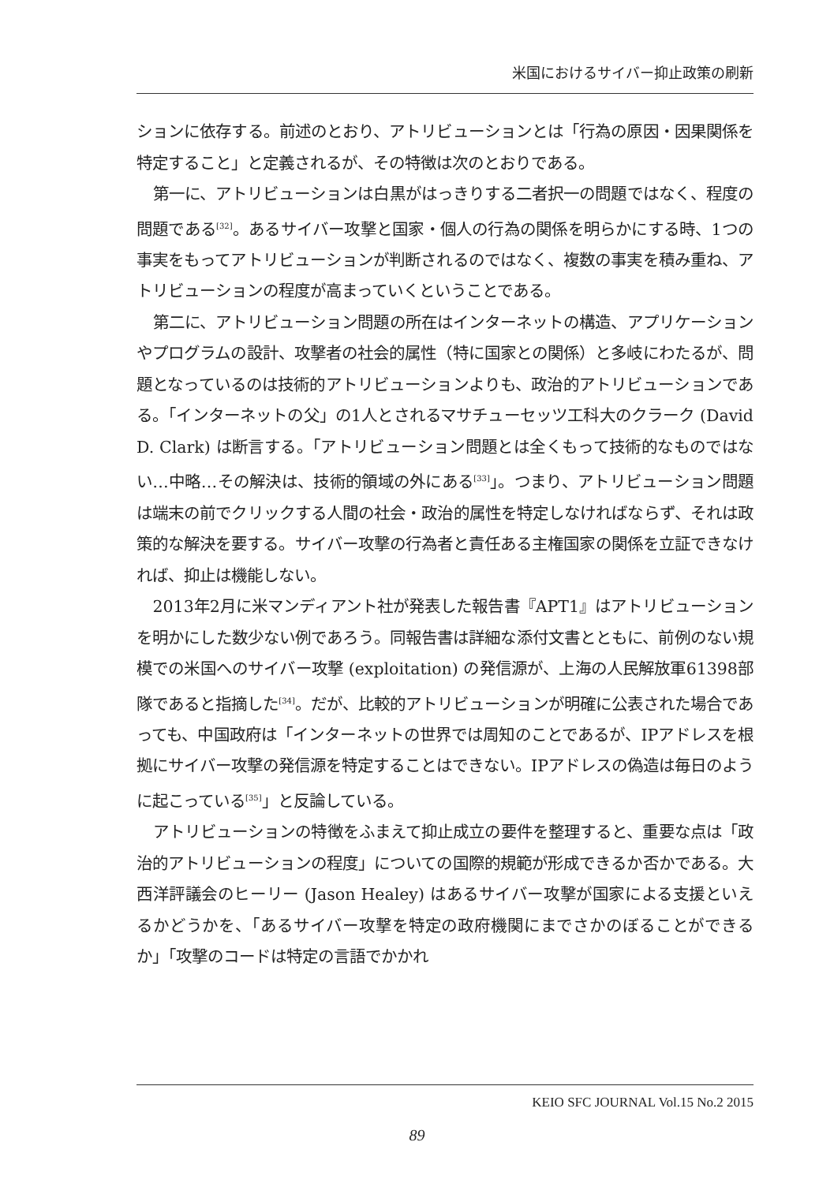米国におけるサイバー抑止政策の刷新
ションに依存する。前述のとおり、アトリビューションとは「行為の原因・因果関係を特定すること」と定義されるが、その特徴は次のとおりである。
第一に、アトリビューションは白黒がはっきりする二者択一の問題ではなく、程度の問題である<sup>[32]</sup>。あるサイバー攻撃と国家・個人の行為の関係を明らかにする時、1つの事実をもってアトリビューションが判断されるのではなく、複数の事実を積み重ね、アトリビューションの程度が高まっていくということである。
第二に、アトリビューション問題の所在はインターネットの構造、アプリケーションやプログラムの設計、攻撃者の社会的属性（特に国家との関係）と多岐にわたるが、問題となっているのは技術的アトリビューションよりも、政治的アトリビューションである。「インターネットの父」の1人とされるマサチューセッツ工科大のクラーク (David D. Clark) は断言する。「アトリビューション問題とは全くもって技術的なものではない…中略…その解決は、技術的領域の外にある<sup>[33]</sup>」。つまり、アトリビューション問題は端末の前でクリックする人間の社会・政治的属性を特定しなければならず、それは政策的な解決を要する。サイバー攻撃の行為者と責任ある主権国家の関係を立証できなければ、抑止は機能しない。
2013年2月に米マンディアント社が発表した報告書『APT1』はアトリビューションを明かにした数少ない例であろう。同報告書は詳細な添付文書とともに、前例のない規模での米国へのサイバー攻撃 (exploitation) の発信源が、上海の人民解放軍61398部隊であると指摘した<sup>[34]</sup>。だが、比較的アトリビューションが明確に公表された場合であっても、中国政府は「インターネットの世界では周知のことであるが、IPアドレスを根拠にサイバー攻撃の発信源を特定することはできない。IPアドレスの偽造は毎日のように起こっている<sup>[35]</sup>」と反論している。
アトリビューションの特徴をふまえて抑止成立の要件を整理すると、重要な点は「政治的アトリビューションの程度」についての国際的規範が形成できるか否かである。大西洋評議会のヒーリー (Jason Healey) はあるサイバー攻撃が国家による支援といえるかどうかを、「あるサイバー攻撃を特定の政府機関にまでさかのぼることができるか」「攻撃のコードは特定の言語でかかれ
KEIO SFC JOURNAL Vol.15 No.2 2015
89